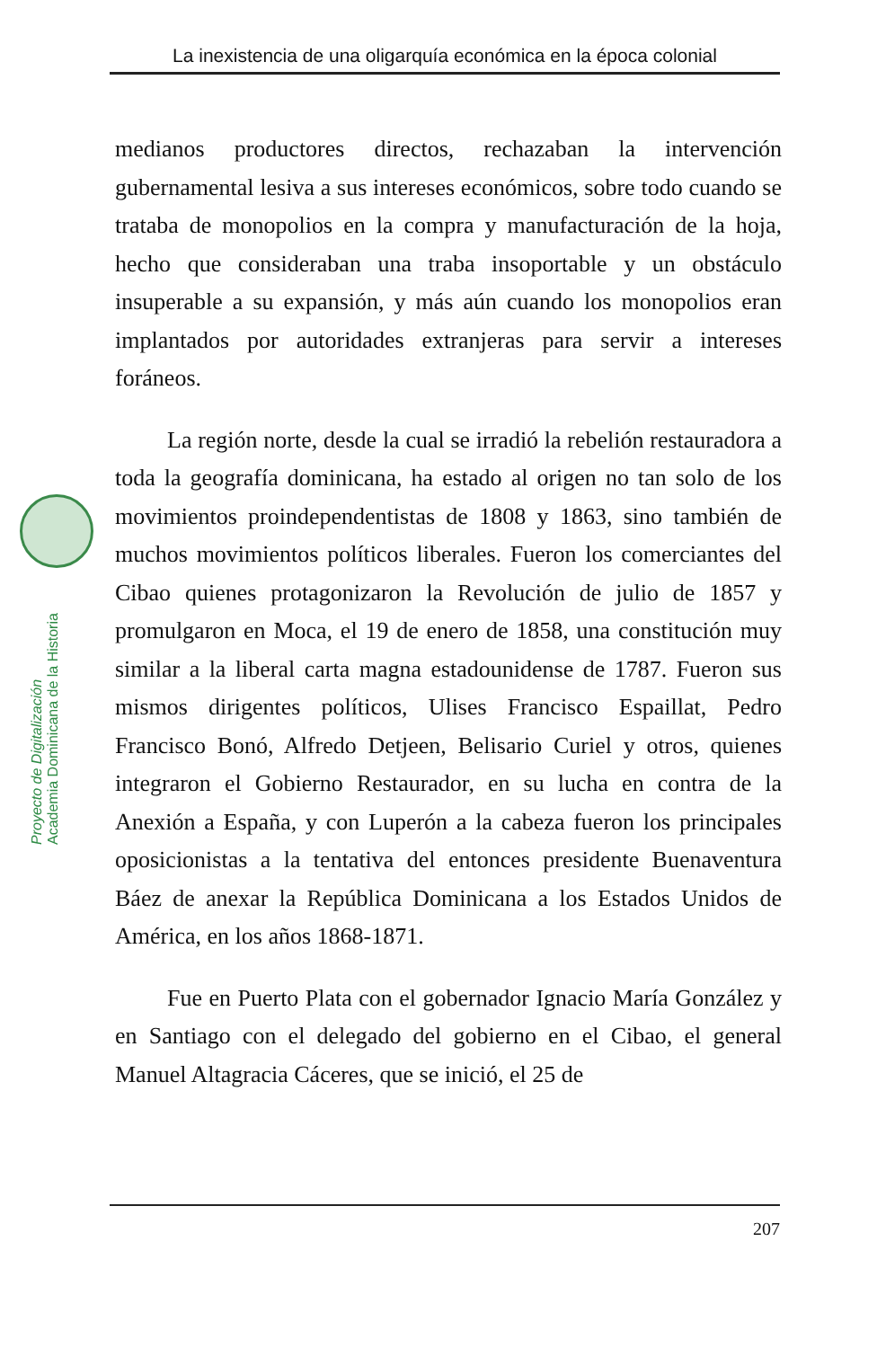La inexistencia de una oligarquía económica en la época colonial
Proyecto de Digitalización
Academia Dominicana de la Historia
medianos productores directos, rechazaban la intervención gubernamental lesiva a sus intereses económicos, sobre todo cuando se trataba de monopolios en la compra y manufacturación de la hoja, hecho que consideraban una traba insoportable y un obstáculo insuperable a su expansión, y más aún cuando los monopolios eran implantados por autoridades extranjeras para servir a intereses foráneos.
La región norte, desde la cual se irradió la rebelión restauradora a toda la geografía dominicana, ha estado al origen no tan solo de los movimientos proindependentistas de 1808 y 1863, sino también de muchos movimientos políticos liberales. Fueron los comerciantes del Cibao quienes protagonizaron la Revolución de julio de 1857 y promulgaron en Moca, el 19 de enero de 1858, una constitución muy similar a la liberal carta magna estadounidense de 1787. Fueron sus mismos dirigentes políticos, Ulises Francisco Espaillat, Pedro Francisco Bonó, Alfredo Detjeen, Belisario Curiel y otros, quienes integraron el Gobierno Restaurador, en su lucha en contra de la Anexión a España, y con Luperón a la cabeza fueron los principales oposicionistas a la tentativa del entonces presidente Buenaventura Báez de anexar la República Dominicana a los Estados Unidos de América, en los años 1868-1871.
Fue en Puerto Plata con el gobernador Ignacio María González y en Santiago con el delegado del gobierno en el Cibao, el general Manuel Altagracia Cáceres, que se inició, el 25 de
207